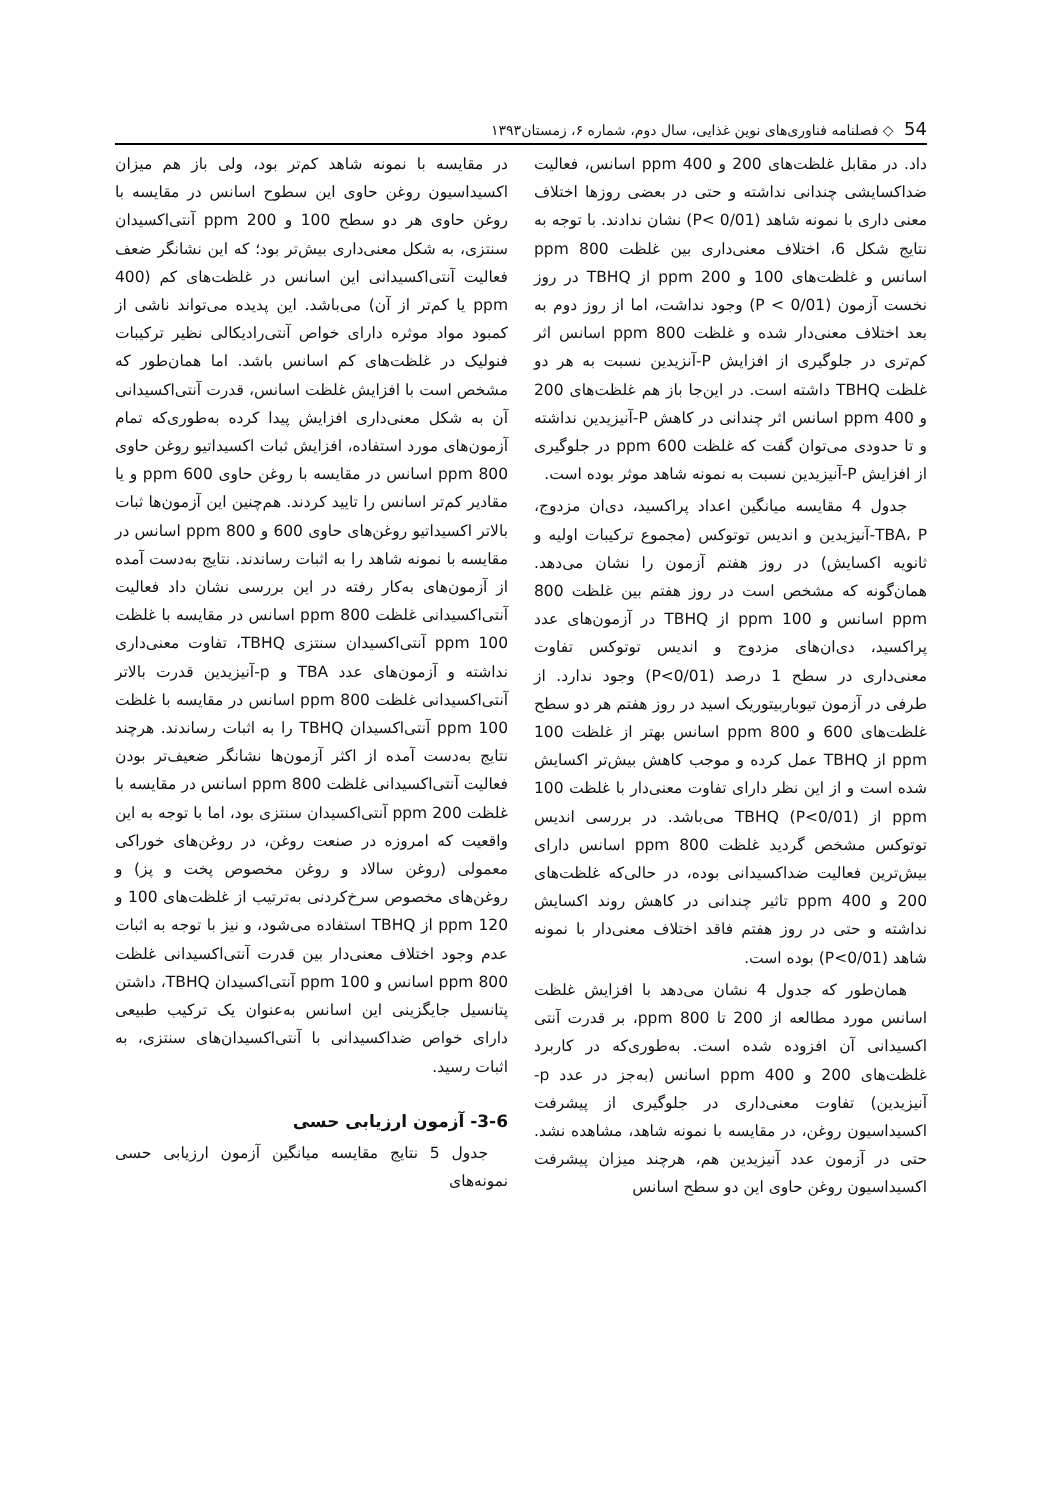54 ◇ فصلنامه فناوری‌های نوین غذایی، سال دوم، شماره ۶، زمستان۱۳۹۳
داد. در مقابل غلظت‌های 200 و 400 ppm اسانس، فعالیت ضداکسایشی چندانی نداشته و حتی در بعضی روزها اختلاف معنی داری با نمونه شاهد (P< 0/01) نشان ندادند. با توجه به نتایج شکل 6، اختلاف معنی‌داری بین غلظت 800 ppm اسانس و غلظت‌های 100 و 200 ppm از TBHQ در روز نخست آزمون (P < 0/01) وجود نداشت، اما از روز دوم به بعد اختلاف معنی‌دار شده و غلظت 800 ppm اسانس اثر کم‌تری در جلوگیری از افزایش P-آنزیدین نسبت به هر دو غلظت TBHQ داشته است. در این‌جا باز هم غلظت‌های 200 و 400 ppm اسانس اثر چندانی در کاهش P-آنیزیدین نداشته و تا حدودی می‌توان گفت که غلظت 600 ppm در جلوگیری از افزایش P-آنیزیدین نسبت به نمونه شاهد موثر بوده است.
جدول 4 مقایسه میانگین اعداد پراکسید، دی‌ان مزدوج، TBA، P-آنیزیدین و اندیس توتوکس (مجموع ترکیبات اولیه و ثانویه اکسایش) در روز هفتم آزمون را نشان می‌دهد. همان‌گونه که مشخص است در روز هفتم بین غلظت 800 ppm اسانس و 100 ppm از TBHQ در آزمون‌های عدد پراکسید، دی‌ان‌های مزدوج و اندیس توتوکس تفاوت معنی‌داری در سطح 1 درصد (P<0/01) وجود ندارد. از طرفی در آزمون تیوباربیتوریک اسید در روز هفتم هر دو سطح غلظت‌های 600 و 800 ppm اسانس بهتر از غلظت 100 ppm از TBHQ عمل کرده و موجب کاهش بیش‌تر اکسایش شده است و از این نظر دارای تفاوت معنی‌دار با غلظت 100 ppm از TBHQ (P<0/01) می‌باشد. در بررسی اندیس توتوکس مشخص گردید غلظت 800 ppm اسانس دارای بیش‌ترین فعالیت ضداکسیدانی بوده، در حالی‌که غلظت‌های 200 و 400 ppm تاثیر چندانی در کاهش روند اکسایش نداشته و حتی در روز هفتم فاقد اختلاف معنی‌دار با نمونه شاهد (P<0/01) بوده است.
همان‌طور که جدول 4 نشان می‌دهد با افزایش غلظت اسانس مورد مطالعه از 200 تا 800 ppm، بر قدرت آنتی اکسیدانی آن افزوده شده است. به‌طوری‌که در کاربرد غلظت‌های 200 و 400 ppm اسانس (به‌جز در عدد p-آنیزیدین) تفاوت معنی‌داری در جلوگیری از پیشرفت اکسیداسیون روغن، در مقایسه با نمونه شاهد، مشاهده نشد. حتی در آزمون عدد آنیزیدین هم، هرچند میزان پیشرفت اکسیداسیون روغن حاوی این دو سطح اسانس
در مقایسه با نمونه شاهد کم‌تر بود، ولی باز هم میزان اکسیداسیون روغن حاوی این سطوح اسانس در مقایسه با روغن حاوی هر دو سطح 100 و 200 ppm آنتی‌اکسیدان سنتزی، به شکل معنی‌داری بیش‌تر بود؛ که این نشانگر ضعف فعالیت آنتی‌اکسیدانی این اسانس در غلظت‌های کم (400 ppm یا کم‌تر از آن) می‌باشد. این پدیده می‌تواند ناشی از کمبود مواد موثره دارای خواص آنتی‌رادیکالی نظیر ترکیبات فنولیک در غلظت‌های کم اسانس باشد. اما همان‌طور که مشخص است با افزایش غلظت اسانس، قدرت آنتی‌اکسیدانی آن به شکل معنی‌داری افزایش پیدا کرده به‌طوری‌که تمام آزمون‌های مورد استفاده، افزایش ثبات اکسیداتیو روغن حاوی 800 ppm اسانس در مقایسه با روغن حاوی 600 ppm و یا مقادیر کم‌تر اسانس را تایید کردند. هم‌چنین این آزمون‌ها ثبات بالاتر اکسیداتیو روغن‌های حاوی 600 و 800 ppm اسانس در مقایسه با نمونه شاهد را به اثبات رساندند. نتایج به‌دست آمده از آزمون‌های به‌کار رفته در این بررسی نشان داد فعالیت آنتی‌اکسیدانی غلظت 800 ppm اسانس در مقایسه با غلظت 100 ppm آنتی‌اکسیدان سنتزی TBHQ، تفاوت معنی‌داری نداشته و آزمون‌های عدد TBA و p-آنیزیدین قدرت بالاتر آنتی‌اکسیدانی غلظت 800 ppm اسانس در مقایسه با غلظت 100 ppm آنتی‌اکسیدان TBHQ را به اثبات رساندند. هرچند نتایج به‌دست آمده از اکثر آزمون‌ها نشانگر ضعیف‌تر بودن فعالیت آنتی‌اکسیدانی غلظت 800 ppm اسانس در مقایسه با غلظت 200 ppm آنتی‌اکسیدان سنتزی بود، اما با توجه به این واقعیت که امروزه در صنعت روغن، در روغن‌های خوراکی معمولی (روغن سالاد و روغن مخصوص پخت و پز) و روغن‌های مخصوص سرخ‌کردنی به‌ترتیب از غلظت‌های 100 و 120 ppm از TBHQ استفاده می‌شود، و نیز با توجه به اثبات عدم وجود اختلاف معنی‌دار بین قدرت آنتی‌اکسیدانی غلظت 800 ppm اسانس و 100 ppm آنتی‌اکسیدان TBHQ، داشتن پتانسیل جایگزینی این اسانس به‌عنوان یک ترکیب طبیعی دارای خواص ضداکسیدانی با آنتی‌اکسیدان‌های سنتزی، به اثبات رسید.
3-6- آزمون ارزیابی حسی
جدول 5 نتایج مقایسه میانگین آزمون ارزیابی حسی نمونه‌های